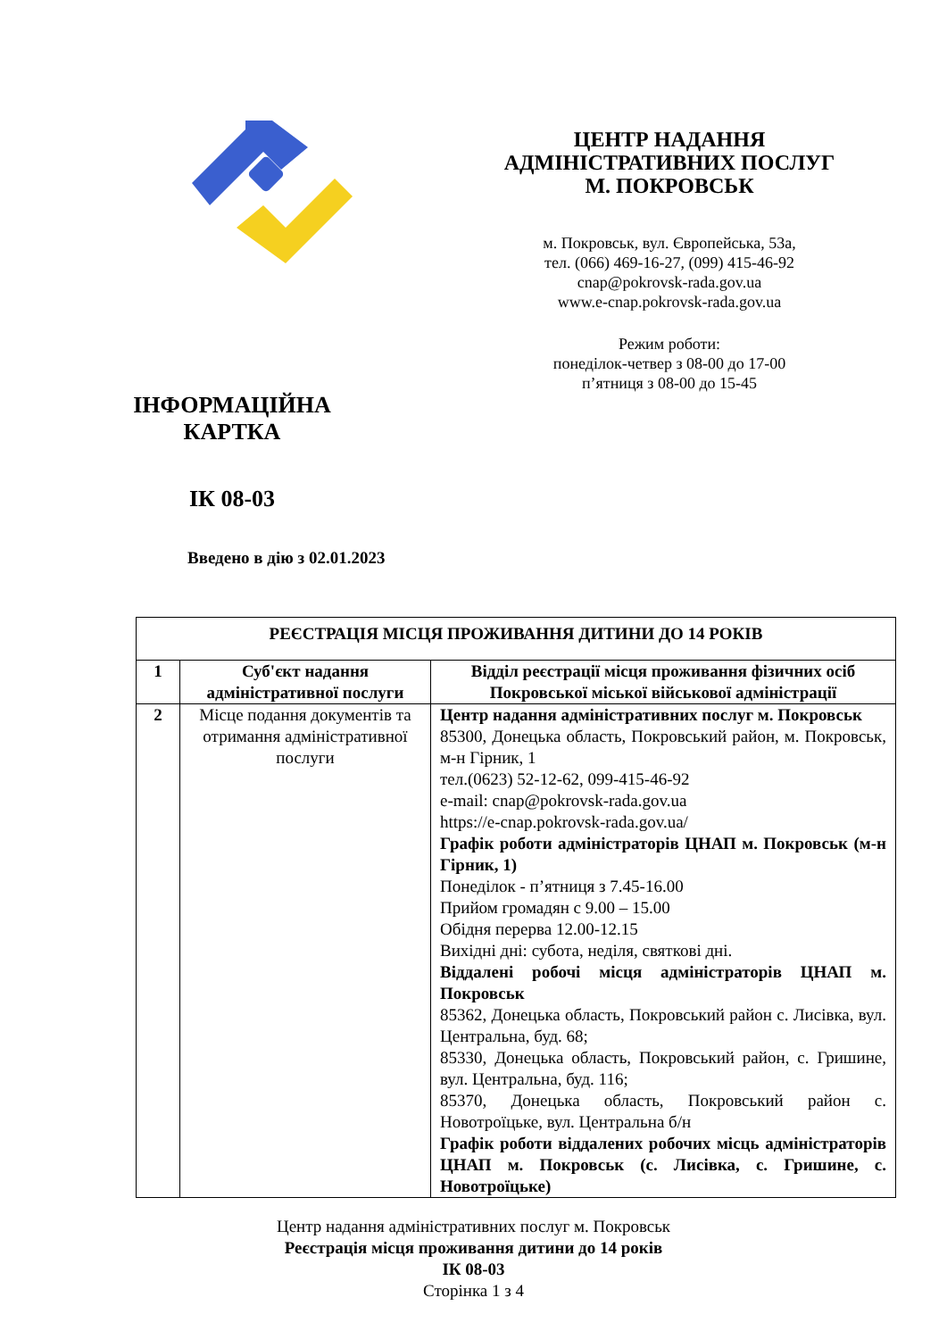ІНФОРМАЦІЙНА
КАРТКА
ІК 08-03
ЦЕНТР НАДАННЯ
АДМІНІСТРАТИВНИХ ПОСЛУГ
М. ПОКРОВСЬК
м. Покровськ, вул. Європейська, 53а,
тел. (066) 469-16-27, (099) 415-46-92
cnap@pokrovsk-rada.gov.ua
www.e-cnap.pokrovsk-rada.gov.ua
Режим роботи:
понеділок-четвер з 08-00 до 17-00
п’ятниця з 08-00 до 15-45
Введено в дію з 02.01.2023
| РЕЄСТРАЦІЯ МІСЦЯ ПРОЖИВАННЯ ДИТИНИ ДО 14 РОКІВ | | |
| --- | --- | --- |
| 1 | Суб'єкт надання адміністративної послуги | Відділ реєстрації місця проживання фізичних осіб Покровської міської військової адміністрації |
| 2 | Місце подання документів та отримання адміністративної послуги | Центр надання адміністративних послуг м. Покровськ 85300, Донецька область, Покровський район, м. Покровськ, м-н Гірник, 1 тел.(0623) 52-12-62, 099-415-46-92 e-mail: cnap@pokrovsk-rada.gov.ua https://e-cnap.pokrovsk-rada.gov.ua/ Графік роботи адміністраторів ЦНАП м. Покровськ (м-н Гірник, 1) Понеділок - п’ятниця з 7.45-16.00 Прийом громадян с 9.00 – 15.00 Обідня перерва 12.00-12.15 Вихідні дні: субота, неділя, святкові дні. Віддалені робочі місця адміністраторів ЦНАП м. Покровськ 85362, Донецька область, Покровський район с. Лисівка, вул. Центральна, буд. 68; 85330, Донецька область, Покровський район, с. Гришине, вул. Центральна, буд. 116; 85370, Донецька область, Покровський район с. Новотроїцьке, вул. Центральна б/н Графік роботи віддалених робочих місць адміністраторів ЦНАП м. Покровськ (с. Лисівка, с. Гришине, с. Новотроїцьке) |
Центр надання адміністративних послуг м. Покровськ
Реєстрація місця проживання дитини до 14 років
ІК 08-03
Сторінка 1 з 4